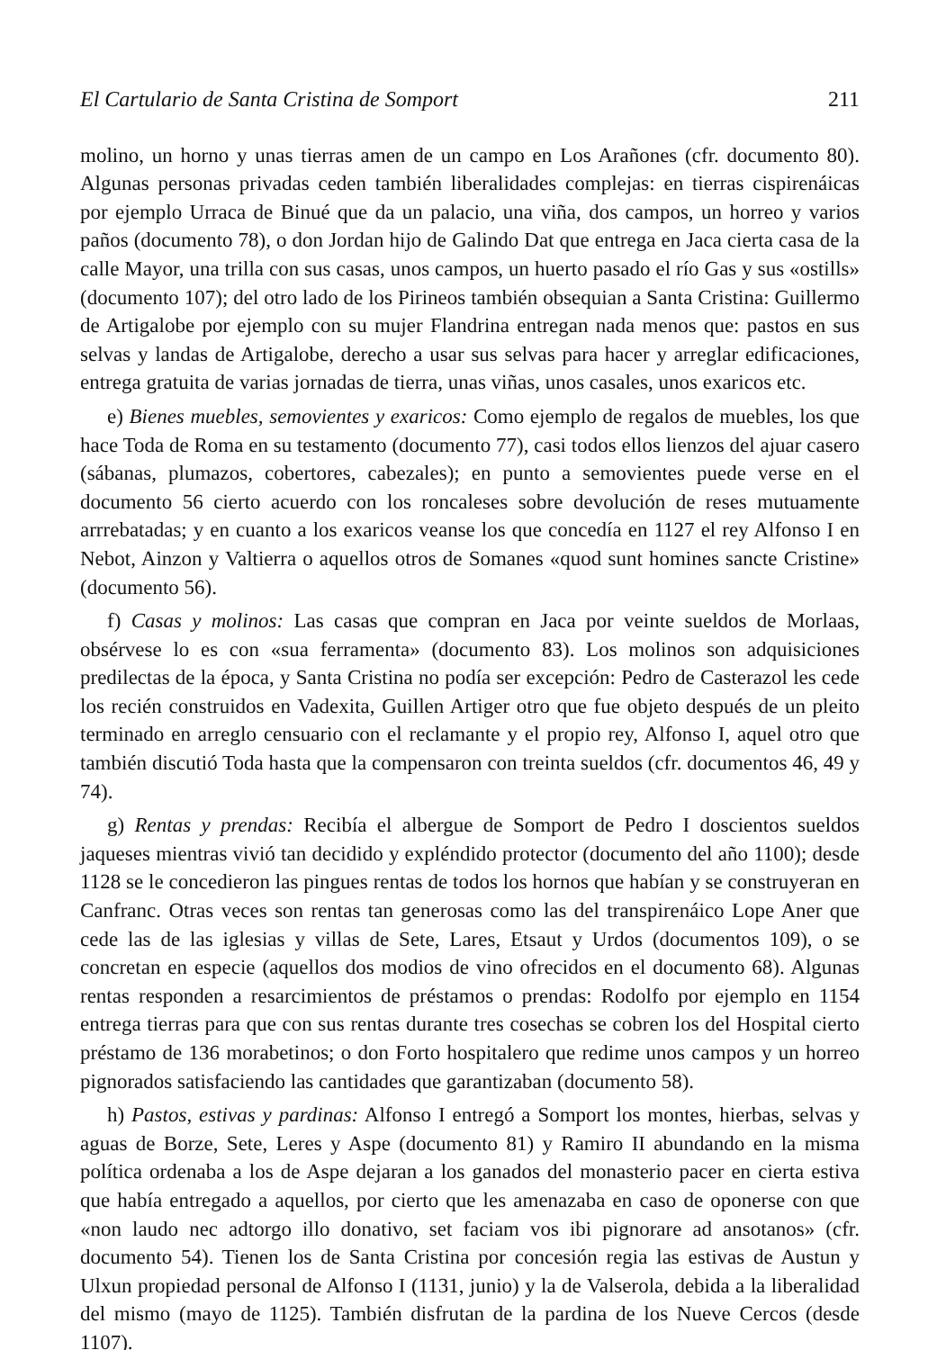El Cartulario de Santa Cristina de Somport 211
molino, un horno y unas tierras amen de un campo en Los Arañones (cfr. documento 80). Algunas personas privadas ceden también liberalidades complejas: en tierras cispirenáicas por ejemplo Urraca de Binué que da un palacio, una viña, dos campos, un horreo y varios paños (documento 78), o don Jordan hijo de Galindo Dat que entrega en Jaca cierta casa de la calle Mayor, una trilla con sus casas, unos campos, un huerto pasado el río Gas y sus «ostills» (documento 107); del otro lado de los Pirineos también obsequian a Santa Cristina: Guillermo de Artigalobe por ejemplo con su mujer Flandrina entregan nada menos que: pastos en sus selvas y landas de Artigalobe, derecho a usar sus selvas para hacer y arreglar edificaciones, entrega gratuita de varias jornadas de tierra, unas viñas, unos casales, unos exaricos etc.
e) Bienes muebles, semovientes y exaricos: Como ejemplo de regalos de muebles, los que hace Toda de Roma en su testamento (documento 77), casi todos ellos lienzos del ajuar casero (sábanas, plumazos, cobertores, cabezales); en punto a semovientes puede verse en el documento 56 cierto acuerdo con los roncaleses sobre devolución de reses mutuamente arrrebatadas; y en cuanto a los exaricos veanse los que concedía en 1127 el rey Alfonso I en Nebot, Ainzon y Valtierra o aquellos otros de Somanes «quod sunt homines sancte Cristine» (documento 56).
f) Casas y molinos: Las casas que compran en Jaca por veinte sueldos de Morlaas, obsérvese lo es con «sua ferramenta» (documento 83). Los molinos son adquisiciones predilectas de la época, y Santa Cristina no podía ser excepción: Pedro de Casterazol les cede los recién construidos en Vadexita, Guillen Artiger otro que fue objeto después de un pleito terminado en arreglo censuario con el reclamante y el propio rey, Alfonso I, aquel otro que también discutió Toda hasta que la compensaron con treinta sueldos (cfr. documentos 46, 49 y 74).
g) Rentas y prendas: Recibía el albergue de Somport de Pedro I doscientos sueldos jaqueses mientras vivió tan decidido y expléndido protector (documento del año 1100); desde 1128 se le concedieron las pingues rentas de todos los hornos que habían y se construyeran en Canfranc. Otras veces son rentas tan generosas como las del transpirenáico Lope Aner que cede las de las iglesias y villas de Sete, Lares, Etsaut y Urdos (documentos 109), o se concretan en especie (aquellos dos modios de vino ofrecidos en el documento 68). Algunas rentas responden a resarcimientos de préstamos o prendas: Rodolfo por ejemplo en 1154 entrega tierras para que con sus rentas durante tres cosechas se cobren los del Hospital cierto préstamo de 136 morabetinos; o don Forto hospitalero que redime unos campos y un horreo pignorados satisfaciendo las cantidades que garantizaban (documento 58).
h) Pastos, estivas y pardinas: Alfonso I entregó a Somport los montes, hierbas, selvas y aguas de Borze, Sete, Leres y Aspe (documento 81) y Ramiro II abundando en la misma política ordenaba a los de Aspe dejaran a los ganados del monasterio pacer en cierta estiva que había entregado a aquellos, por cierto que les amenazaba en caso de oponerse con que «non laudo nec adtorgo illo donativo, set faciam vos ibi pignorare ad ansotanos» (cfr. documento 54). Tienen los de Santa Cristina por concesión regia las estivas de Austun y Ulxun propiedad personal de Alfonso I (1131, junio) y la de Valserola, debida a la liberalidad del mismo (mayo de 1125). También disfrutan de la pardina de los Nueve Cercos (desde 1107).